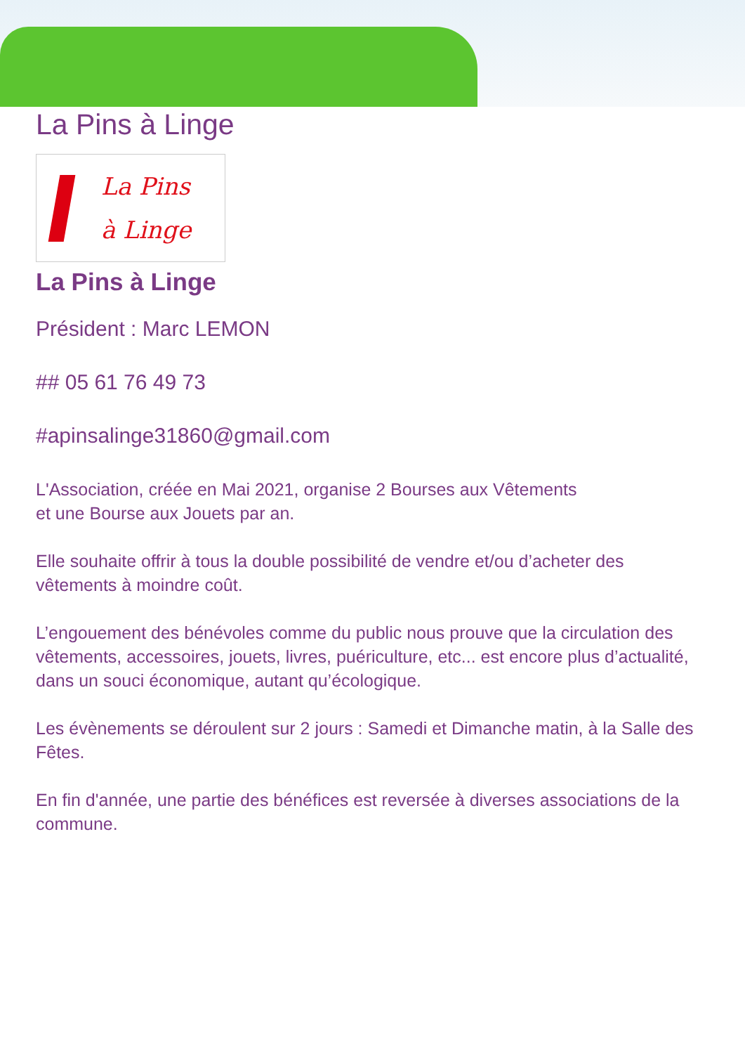La Pins à Linge
La Pins
à Linge
La Pins à Linge
Président : Marc LEMON
## 05 61 76 49 73
#apinsalinge31860@gmail.com
L'Association, créée en Mai 2021, organise 2 Bourses aux Vêtements
et une Bourse aux Jouets par an.
Elle souhaite offrir à tous la double possibilité de vendre et/ou d’acheter des vêtements à moindre coût.
L’engouement des bénévoles comme du public nous prouve que la circulation des vêtements, accessoires, jouets, livres, puériculture, etc... est encore plus d’actualité, dans un souci économique, autant qu’écologique.
Les évènements se déroulent sur 2 jours : Samedi et Dimanche matin, à la Salle des Fêtes.
En fin d'année, une partie des bénéfices est reversée à diverses associations de la commune.